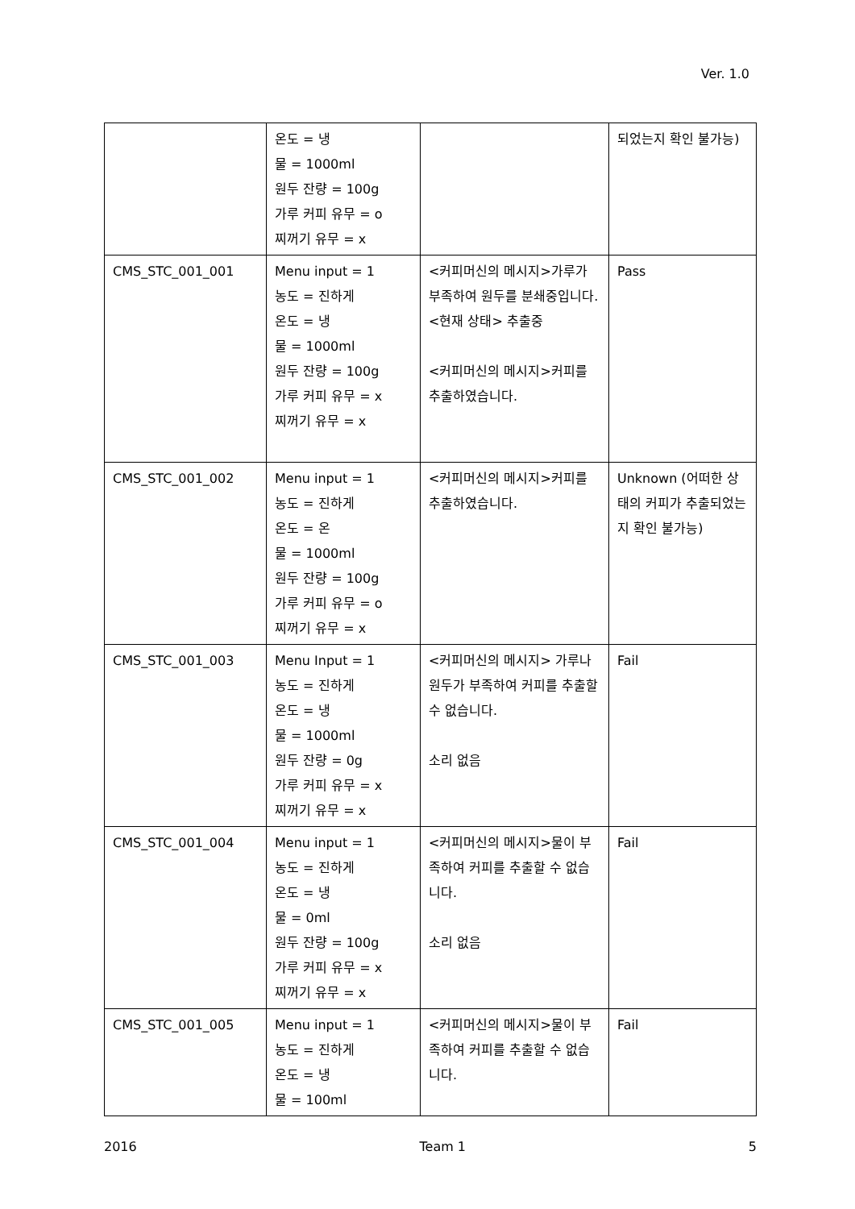Ver. 1.0
| | 온도 = 냉 물 = 1000ml 원두 잔량 = 100g 가루 커피 유무 = o 찌꺼기 유무 = x | | 되었는지 확인 불가능) |
| CMS_STC_001_001 | Menu input = 1 농도 = 진하게 온도 = 냉 물 = 1000ml 원두 잔량 = 100g 가루 커피 유무 = x 찌꺼기 유무 = x | <커피머신의 메시지>가루가 부족하여 원두를 분쇄중입니다. <현재 상태> 추출중 <커피머신의 메시지>커피를 추출하였습니다. | Pass |
| CMS_STC_001_002 | Menu input = 1 농도 = 진하게 온도 = 온 물 = 1000ml 원두 잔량 = 100g 가루 커피 유무 = o 찌꺼기 유무 = x | <커피머신의 메시지>커피를 추출하였습니다. | Unknown (어떠한 상태의 커피가 추출되었는지 확인 불가능) |
| CMS_STC_001_003 | Menu Input = 1 농도 = 진하게 온도 = 냉 물 = 1000ml 원두 잔량 = 0g 가루 커피 유무 = x 찌꺼기 유무 = x | <커피머신의 메시지> 가루나 원두가 부족하여 커피를 추출할 수 없습니다. 소리 없음 | Fail |
| CMS_STC_001_004 | Menu input = 1 농도 = 진하게 온도 = 냉 물 = 0ml 원두 잔량 = 100g 가루 커피 유무 = x 찌꺼기 유무 = x | <커피머신의 메시지>물이 부족하여 커피를 추출할 수 없습니다. 소리 없음 | Fail |
| CMS_STC_001_005 | Menu input = 1 농도 = 진하게 온도 = 냉 물 = 100ml | <커피머신의 메시지>물이 부족하여 커피를 추출할 수 없습니다. | Fail |
2016 Team 1 5